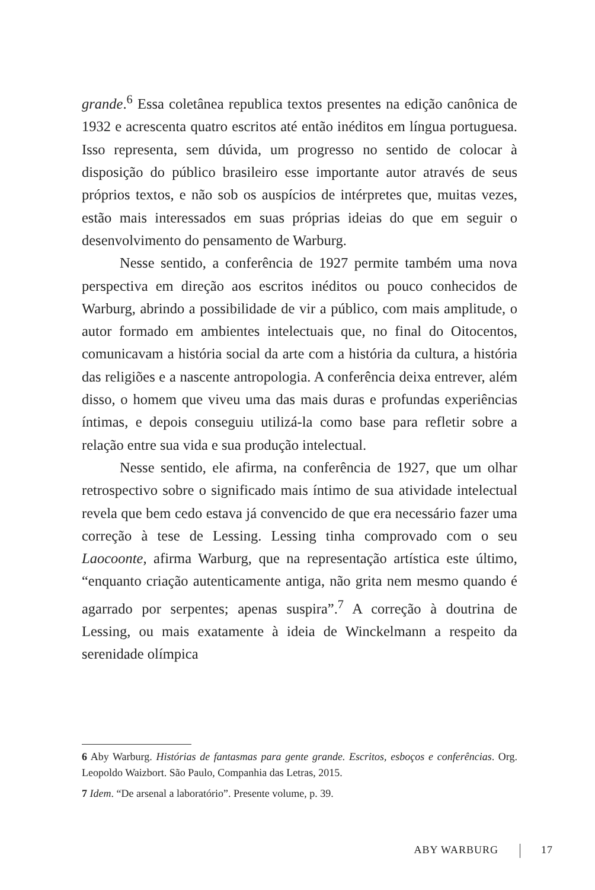grande.<sup>6</sup> Essa coletânea republica textos presentes na edição canônica de 1932 e acrescenta quatro escritos até então inéditos em língua portuguesa. Isso representa, sem dúvida, um progresso no sentido de colocar à disposição do público brasileiro esse importante autor através de seus próprios textos, e não sob os auspícios de intérpretes que, muitas vezes, estão mais interessados em suas próprias ideias do que em seguir o desenvolvimento do pensamento de Warburg.
Nesse sentido, a conferência de 1927 permite também uma nova perspectiva em direção aos escritos inéditos ou pouco conhecidos de Warburg, abrindo a possibilidade de vir a público, com mais amplitude, o autor formado em ambientes intelectuais que, no final do Oitocentos, comunicavam a história social da arte com a história da cultura, a história das religiões e a nascente antropologia. A conferência deixa entrever, além disso, o homem que viveu uma das mais duras e profundas experiências íntimas, e depois conseguiu utilizá-la como base para refletir sobre a relação entre sua vida e sua produção intelectual.
Nesse sentido, ele afirma, na conferência de 1927, que um olhar retrospectivo sobre o significado mais íntimo de sua atividade intelectual revela que bem cedo estava já convencido de que era necessário fazer uma correção à tese de Lessing. Lessing tinha comprovado com o seu Laocoonte, afirma Warburg, que na representação artística este último, “enquanto criação autenticamente antiga, não grita nem mesmo quando é agarrado por serpentes; apenas suspira”.<sup>7</sup> A correção à doutrina de Lessing, ou mais exatamente à ideia de Winckelmann a respeito da serenidade olímpica
6 Aby Warburg. Histórias de fantasmas para gente grande. Escritos, esboços e conferências. Org. Leopoldo Waizbort. São Paulo, Companhia das Letras, 2015.
7 Idem. “De arsenal a laboratório”. Presente volume, p. 39.
ABY WARBURG 17